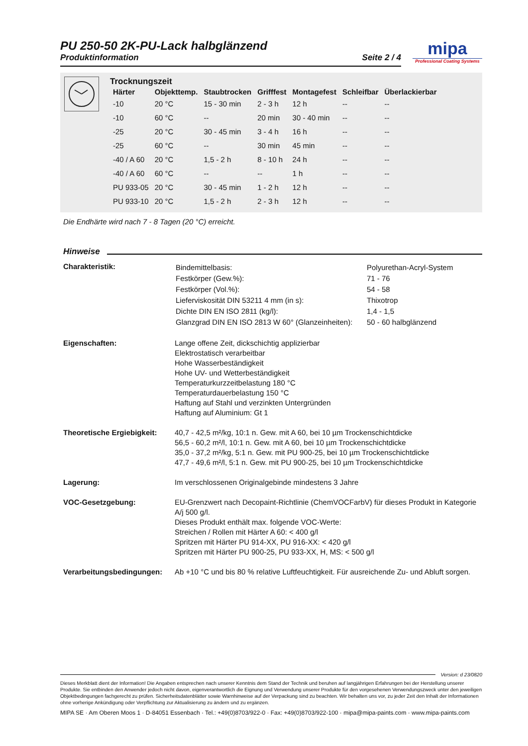mipa
Professional Coating Systems
PU 250-50 2K-PU-Lack halbglänzend
Produktinformation Seite 2 / 4
Trocknungszeit
| Härter | Objekttemp. | Staubtrocken | Grifffest | Montagefest | Schleifbar | Überlackierbar |
| --- | --- | --- | --- | --- | --- | --- |
| -10 | 20 °C | 15 - 30 min | 2 - 3 h | 12 h | -- | -- |
| -10 | 60 °C | -- | 20 min | 30 - 40 min | -- | -- |
| -25 | 20 °C | 30 - 45 min | 3 - 4 h | 16 h | -- | -- |
| -25 | 60 °C | -- | 30 min | 45 min | -- | -- |
| -40 / A 60 | 20 °C | 1,5 - 2 h | 8 - 10 h | 24 h | -- | -- |
| -40 / A 60 | 60 °C | -- | -- | 1 h | -- | -- |
| PU 933-05 | 20 °C | 30 - 45 min | 1 - 2 h | 12 h | -- | -- |
| PU 933-10 | 20 °C | 1,5 - 2 h | 2 - 3 h | 12 h | -- | -- |
Die Endhärte wird nach 7 - 8 Tagen (20 °C) erreicht.
Hinweise
Charakteristik:
| Bindemittelbasis: | Polyurethan-Acryl-System |
| Festkörper (Gew.%): | 71 - 76 |
| Festkörper (Vol.%): | 54 - 58 |
| Lieferviskosität DIN 53211 4 mm (in s): | Thixotrop |
| Dichte DIN EN ISO 2811 (kg/l): | 1,4 - 1,5 |
| Glanzgrad DIN EN ISO 2813 W 60° (Glanzeinheiten): | 50 - 60 halbglänzend |
Eigenschaften: Lange offene Zeit, dickschichtig applizierbar
Elektrostatisch verarbeitbar
Hohe Wasserbeständigkeit
Hohe UV- und Wetterbeständigkeit
Temperaturkurzzeitbelastung 180 °C
Temperaturdauerbelastung 150 °C
Haftung auf Stahl und verzinkten Untergründen
Haftung auf Aluminium: Gt 1
Theoretische Ergiebigkeit:
40,7 - 42,5 m²/kg, 10:1 n. Gew. mit A 60, bei 10 µm Trockenschichtdicke
56,5 - 60,2 m²/l, 10:1 n. Gew. mit A 60, bei 10 µm Trockenschichtdicke
35,0 - 37,2 m²/kg, 5:1 n. Gew. mit PU 900-25, bei 10 µm Trockenschichtdicke
47,7 - 49,6 m²/l, 5:1 n. Gew. mit PU 900-25, bei 10 µm Trockenschichtdicke
Lagerung: Im verschlossenen Originalgebinde mindestens 3 Jahre
VOC-Gesetzgebung: EU-Grenzwert nach Decopaint-Richtlinie (ChemVOCFarbV) für dieses Produkt in Kategorie A/j 500 g/l.
Dieses Produkt enthält max. folgende VOC-Werte:
Streichen / Rollen mit Härter A 60: < 400 g/l
Spritzen mit Härter PU 914-XX, PU 916-XX: < 420 g/l
Spritzen mit Härter PU 900-25, PU 933-XX, H, MS: < 500 g/l
Verarbeitungsbedingungen:
Ab +10 °C und bis 80 % relative Luftfeuchtigkeit. Für ausreichende Zu- und Abluft sorgen.
Version: d 23/0820
Dieses Merkblatt dient der Information! Die Angaben entsprechen nach unserer Kenntnis dem Stand der Technik und beruhen auf langjährigen Erfahrungen bei der Herstellung unserer Produkte. Sie entbinden den Anwender jedoch nicht davon, eigenverantwortlich die Eignung und Verwendung unserer Produkte für den vorgesehenen Verwendungszweck unter den jeweiligen Objektbedingungen fachgerecht zu prüfen. Sicherheitsdatenblätter sowie Warnhinweise auf der Verpackung sind zu beachten. Wir behalten uns vor, zu jeder Zeit den Inhalt der Informationen ohne vorherige Ankündigung oder Verpflichtung zur Aktualisierung zu ändern und zu ergänzen.
MIPA SE · Am Oberen Moos 1 · D-84051 Essenbach · Tel.: +49(0)8703/922-0 · Fax: +49(0)8703/922-100 · mipa@mipa-paints.com · www.mipa-paints.com